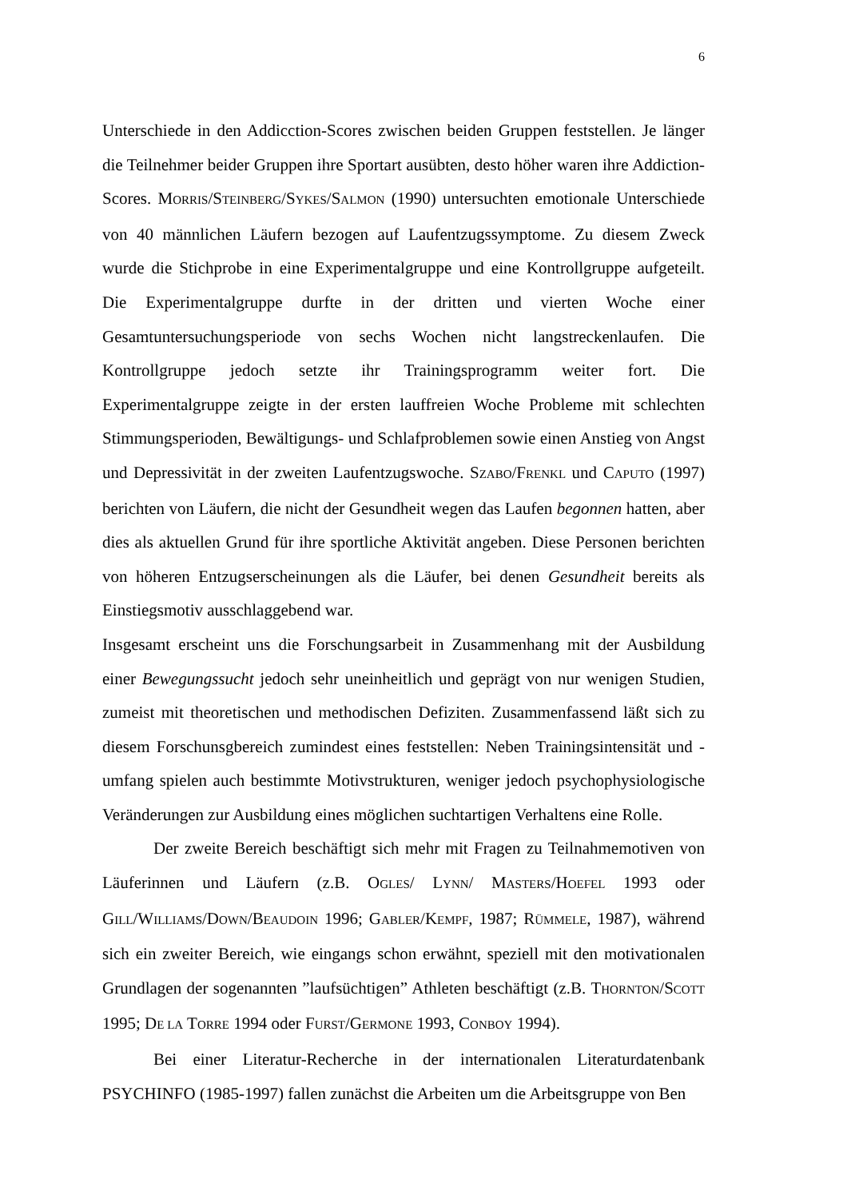6
Unterschiede in den Addicction-Scores zwischen beiden Gruppen feststellen. Je länger die Teilnehmer beider Gruppen ihre Sportart ausübten, desto höher waren ihre Addiction-Scores. MORRIS/STEINBERG/SYKES/SALMON (1990) untersuchten emotionale Unterschiede von 40 männlichen Läufern bezogen auf Laufentzugssymptome. Zu diesem Zweck wurde die Stichprobe in eine Experimentalgruppe und eine Kontrollgruppe aufgeteilt. Die Experimentalgruppe durfte in der dritten und vierten Woche einer Gesamtuntersuchungsperiode von sechs Wochen nicht langstreckenlaufen. Die Kontrollgruppe jedoch setzte ihr Trainingsprogramm weiter fort. Die Experimentalgruppe zeigte in der ersten lauffreien Woche Probleme mit schlechten Stimmungsperioden, Bewältigungs- und Schlafproblemen sowie einen Anstieg von Angst und Depressivität in der zweiten Laufentzugswoche. SZABO/FRENKL und CAPUTO (1997) berichten von Läufern, die nicht der Gesundheit wegen das Laufen begonnen hatten, aber dies als aktuellen Grund für ihre sportliche Aktivität angeben. Diese Personen berichten von höheren Entzugserscheinungen als die Läufer, bei denen Gesundheit bereits als Einstiegsmotiv ausschlaggebend war.
Insgesamt erscheint uns die Forschungsarbeit in Zusammenhang mit der Ausbildung einer Bewegungssucht jedoch sehr uneinheitlich und geprägt von nur wenigen Studien, zumeist mit theoretischen und methodischen Defiziten. Zusammenfassend läßt sich zu diesem Forschunsgbereich zumindest eines feststellen: Neben Trainingsintensität und -umfang spielen auch bestimmte Motivstrukturen, weniger jedoch psychophysiologische Veränderungen zur Ausbildung eines möglichen suchtartigen Verhaltens eine Rolle.
Der zweite Bereich beschäftigt sich mehr mit Fragen zu Teilnahmemotiven von Läuferinnen und Läufern (z.B. OGLES/ LYNN/ MASTERS/HOEFEL 1993 oder GILL/WILLIAMS/DOWN/BEAUDOIN 1996; GABLER/KEMPF, 1987; RÜMMELE, 1987), während sich ein zweiter Bereich, wie eingangs schon erwähnt, speziell mit den motivationalen Grundlagen der sogenannten ”laufsüchtigen” Athleten beschäftigt (z.B. THORNTON/SCOTT 1995; DE LA TORRE 1994 oder FURST/GERMONE 1993, CONBOY 1994).
Bei einer Literatur-Recherche in der internationalen Literaturdatenbank PSYCHINFO (1985-1997) fallen zunächst die Arbeiten um die Arbeitsgruppe von Ben